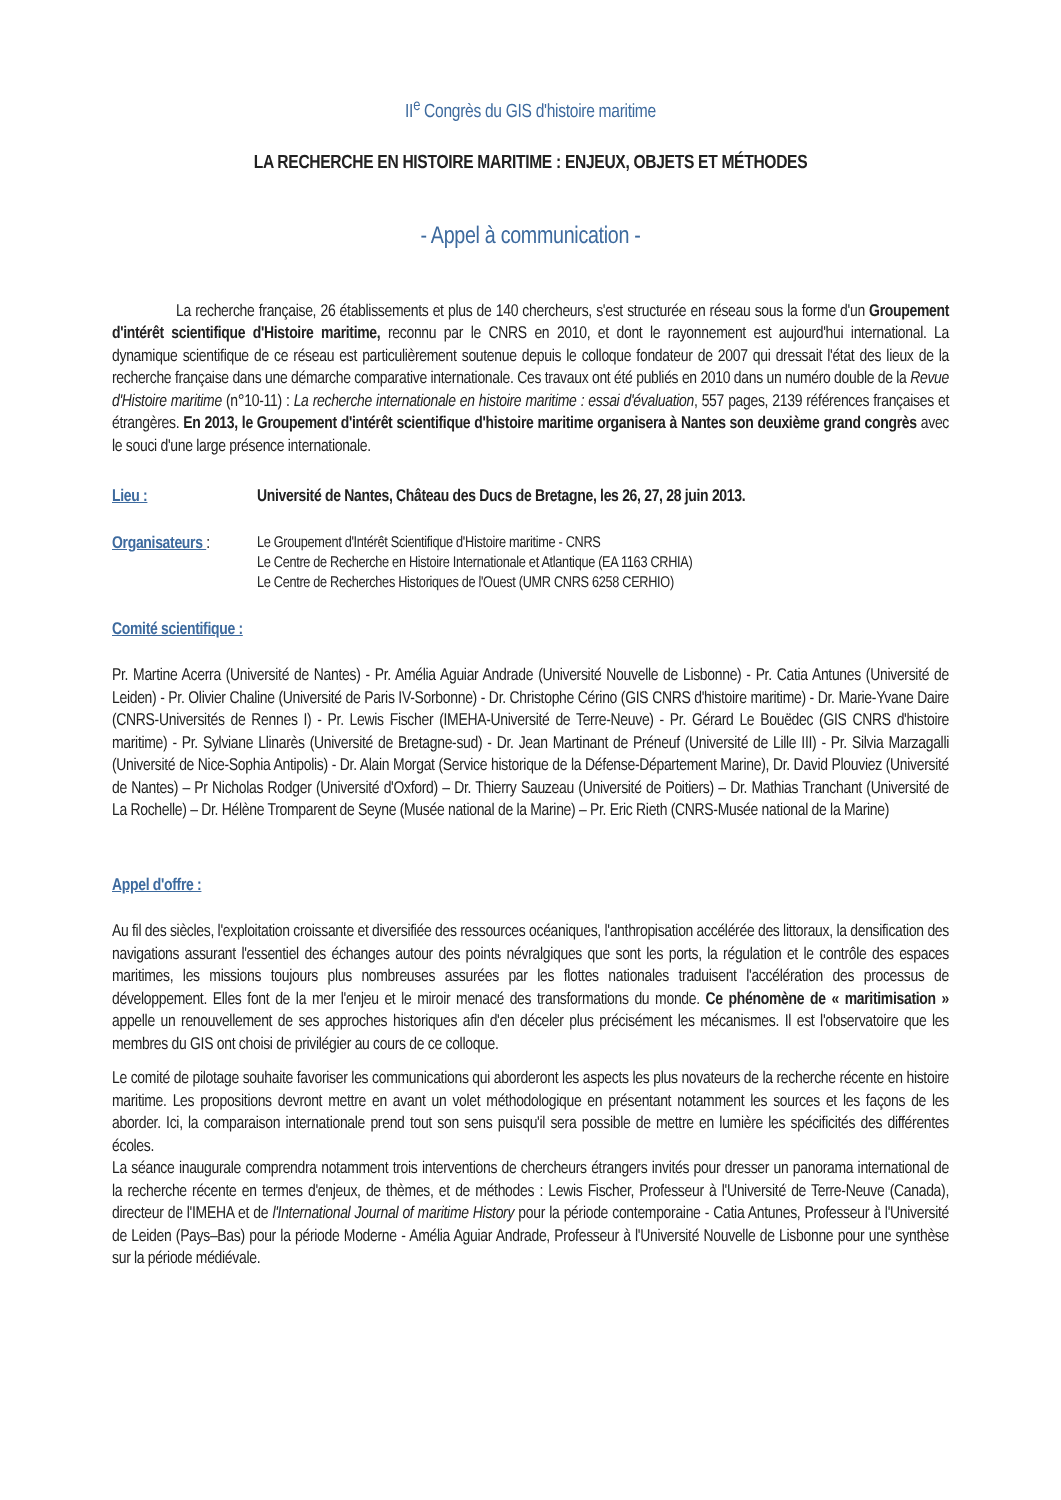II<sup>e</sup> Congrès du GIS d'histoire maritime
LA RECHERCHE EN HISTOIRE MARITIME : ENJEUX, OBJETS ET MÉTHODES
- Appel à communication -
La recherche française, 26 établissements et plus de 140 chercheurs, s'est structurée en réseau sous la forme d'un Groupement d'intérêt scientifique d'Histoire maritime, reconnu par le CNRS en 2010, et dont le rayonnement est aujourd'hui international. La dynamique scientifique de ce réseau est particulièrement soutenue depuis le colloque fondateur de 2007 qui dressait l'état des lieux de la recherche française dans une démarche comparative internationale. Ces travaux ont été publiés en 2010 dans un numéro double de la Revue d'Histoire maritime (n°10-11) : La recherche internationale en histoire maritime : essai d'évaluation, 557 pages, 2139 références françaises et étrangères. En 2013, le Groupement d'intérêt scientifique d'histoire maritime organisera à Nantes son deuxième grand congrès avec le souci d'une large présence internationale.
Lieu : Université de Nantes, Château des Ducs de Bretagne, les 26, 27, 28 juin 2013.
Organisateurs :
Le Groupement d'Intérêt Scientifique d'Histoire maritime - CNRS
Le Centre de Recherche en Histoire Internationale et Atlantique (EA 1163 CRHIA)
Le Centre de Recherches Historiques de l'Ouest (UMR CNRS 6258 CERHIO)
Comité scientifique :
Pr. Martine Acerra (Université de Nantes) - Pr. Amélia Aguiar Andrade (Université Nouvelle de Lisbonne) - Pr. Catia Antunes (Université de Leiden) - Pr. Olivier Chaline (Université de Paris IV-Sorbonne) - Dr. Christophe Cérino (GIS CNRS d'histoire maritime) - Dr. Marie-Yvane Daire (CNRS-Universités de Rennes I) - Pr. Lewis Fischer (IMEHA-Université de Terre-Neuve) - Pr. Gérard Le Bouëdec (GIS CNRS d'histoire maritime) - Pr. Sylviane Llinarès (Université de Bretagne-sud) - Dr. Jean Martinant de Préneuf (Université de Lille III) - Pr. Silvia Marzagalli (Université de Nice-Sophia Antipolis) - Dr. Alain Morgat (Service historique de la Défense-Département Marine), Dr. David Plouviez (Université de Nantes) – Pr Nicholas Rodger (Université d'Oxford) – Dr. Thierry Sauzeau (Université de Poitiers) – Dr. Mathias Tranchant (Université de La Rochelle) – Dr. Hélène Tromparent de Seyne (Musée national de la Marine) – Pr. Eric Rieth (CNRS-Musée national de la Marine)
Appel d'offre :
Au fil des siècles, l'exploitation croissante et diversifiée des ressources océaniques, l'anthropisation accélérée des littoraux, la densification des navigations assurant l'essentiel des échanges autour des points névralgiques que sont les ports, la régulation et le contrôle des espaces maritimes, les missions toujours plus nombreuses assurées par les flottes nationales traduisent l'accélération des processus de développement. Elles font de la mer l'enjeu et le miroir menacé des transformations du monde. Ce phénomène de « maritimisation » appelle un renouvellement de ses approches historiques afin d'en déceler plus précisément les mécanismes. Il est l'observatoire que les membres du GIS ont choisi de privilégier au cours de ce colloque.
Le comité de pilotage souhaite favoriser les communications qui aborderont les aspects les plus novateurs de la recherche récente en histoire maritime. Les propositions devront mettre en avant un volet méthodologique en présentant notamment les sources et les façons de les aborder. Ici, la comparaison internationale prend tout son sens puisqu'il sera possible de mettre en lumière les spécificités des différentes écoles.
La séance inaugurale comprendra notamment trois interventions de chercheurs étrangers invités pour dresser un panorama international de la recherche récente en termes d'enjeux, de thèmes, et de méthodes : Lewis Fischer, Professeur à l'Université de Terre-Neuve (Canada), directeur de l'IMEHA et de l'International Journal of maritime History pour la période contemporaine - Catia Antunes, Professeur à l'Université de Leiden (Pays–Bas) pour la période Moderne - Amélia Aguiar Andrade, Professeur à l'Université Nouvelle de Lisbonne pour une synthèse sur la période médiévale.